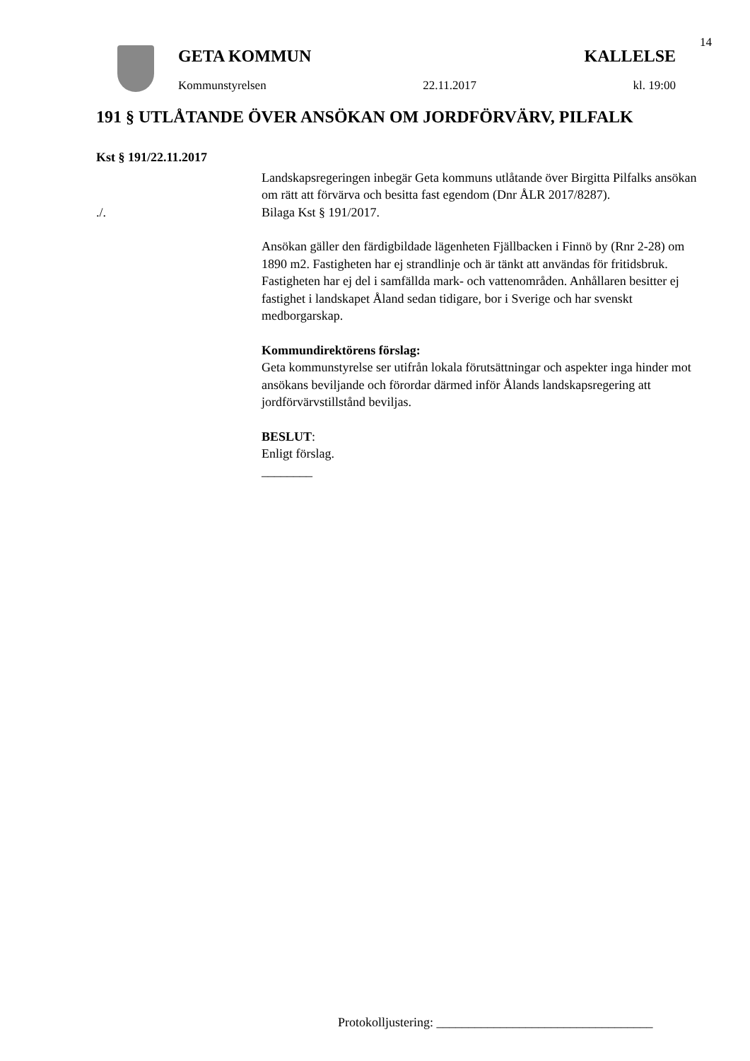14
GETA KOMMUN KALLELSE
Kommunstyrelsen 22.11.2017 kl. 19:00
191 § UTLÅTANDE ÖVER ANSÖKAN OM JORDFÖRVÄRV, PILFALK
Kst § 191/22.11.2017
Landskapsregeringen inbegär Geta kommuns utlåtande över Birgitta Pilfalks ansökan om rätt att förvärva och besitta fast egendom (Dnr ÅLR 2017/8287).
./. Bilaga Kst § 191/2017.
Ansökan gäller den färdigbildade lägenheten Fjällbacken i Finnö by (Rnr 2-28) om 1890 m2. Fastigheten har ej strandlinje och är tänkt att användas för fritidsbruk. Fastigheten har ej del i samfällda mark- och vattenområden. Anhållaren besitter ej fastighet i landskapet Åland sedan tidigare, bor i Sverige och har svenskt medborgarskap.
Kommundirektörens förslag:
Geta kommunstyrelse ser utifrån lokala förutsättningar och aspekter inga hinder mot ansökans beviljande och förordar därmed inför Ålands landskapsregering att jordförvärvstillstånd beviljas.
BESLUT:
Enligt förslag.
________
Protokolljustering: __________________________________